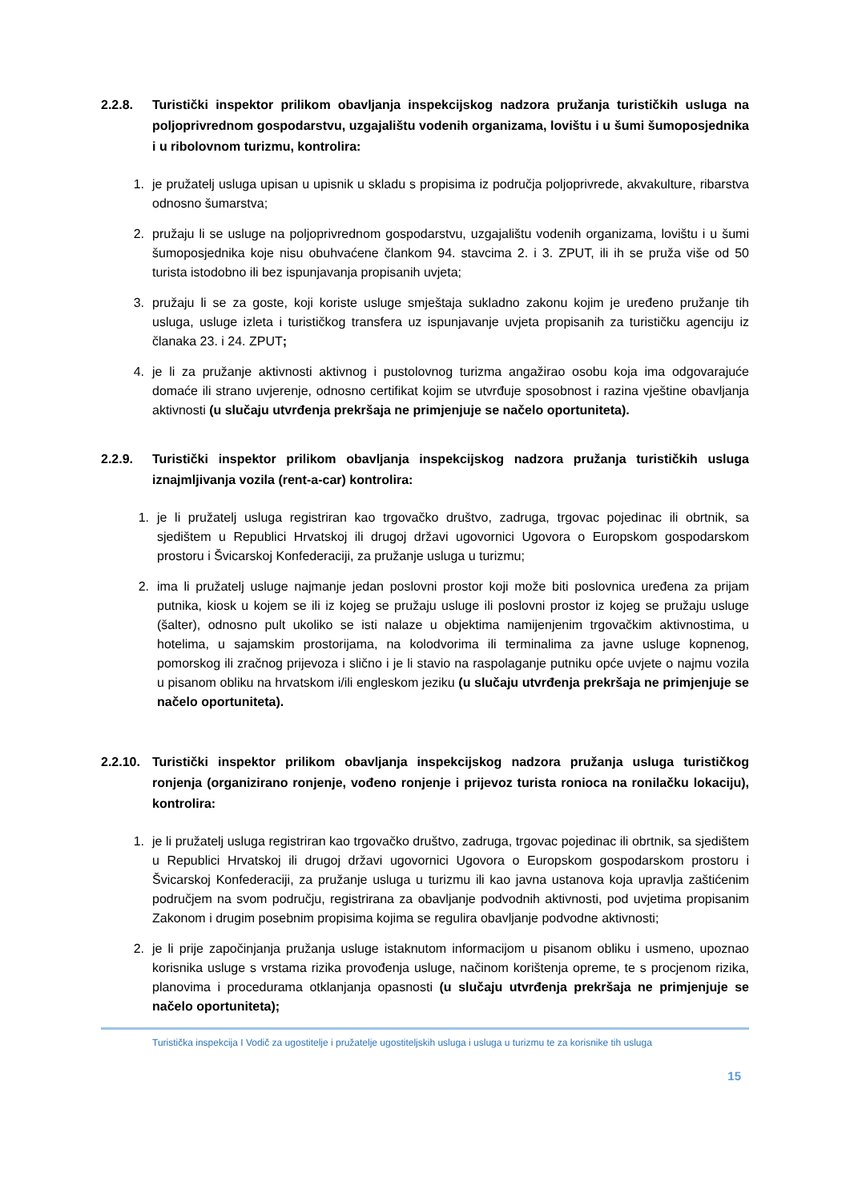2.2.8. Turistički inspektor prilikom obavljanja inspekcijskog nadzora pružanja turističkih usluga na poljoprivrednom gospodarstvu, uzgajalištu vodenih organizama, lovištu i u šumi šumoposjednika i u ribolovnom turizmu, kontrolira:
1. je pružatelj usluga upisan u upisnik u skladu s propisima iz područja poljoprivrede, akvakulture, ribarstva odnosno šumarstva;
2. pružaju li se usluge na poljoprivrednom gospodarstvu, uzgajalištu vodenih organizama, lovištu i u šumi šumoposjednika koje nisu obuhvaćene člankom 94. stavcima 2. i 3. ZPUT, ili ih se pruža više od 50 turista istodobno ili bez ispunjavanja propisanih uvjeta;
3. pružaju li se za goste, koji koriste usluge smještaja sukladno zakonu kojim je uređeno pružanje tih usluga, usluge izleta i turističkog transfera uz ispunjavanje uvjeta propisanih za turističku agenciju iz članaka 23. i 24. ZPUT;
4. je li za pružanje aktivnosti aktivnog i pustolovnog turizma angažirao osobu koja ima odgovarajuće domaće ili strano uvjerenje, odnosno certifikat kojim se utvrđuje sposobnost i razina vještine obavljanja aktivnosti (u slučaju utvrđenja prekršaja ne primjenjuje se načelo oportuniteta).
2.2.9. Turistički inspektor prilikom obavljanja inspekcijskog nadzora pružanja turističkih usluga iznajmljivanja vozila (rent-a-car) kontrolira:
1. je li pružatelj usluga registriran kao trgovačko društvo, zadruga, trgovac pojedinac ili obrtnik, sa sjedištem u Republici Hrvatskoj ili drugoj državi ugovornici Ugovora o Europskom gospodarskom prostoru i Švicarskoj Konfederaciji, za pružanje usluga u turizmu;
2. ima li pružatelj usluge najmanje jedan poslovni prostor koji može biti poslovnica uređena za prijam putnika, kiosk u kojem se ili iz kojeg se pružaju usluge ili poslovni prostor iz kojeg se pružaju usluge (šalter), odnosno pult ukoliko se isti nalaze u objektima namijenjenim trgovačkim aktivnostima, u hotelima, u sajamskim prostorijama, na kolodvorima ili terminalima za javne usluge kopnenog, pomorskog ili zračnog prijevoza i slično i je li stavio na raspolaganje putniku opće uvjete o najmu vozila u pisanom obliku na hrvatskom i/ili engleskom jeziku (u slučaju utvrđenja prekršaja ne primjenjuje se načelo oportuniteta).
2.2.10. Turistički inspektor prilikom obavljanja inspekcijskog nadzora pružanja usluga turističkog ronjenja (organizirano ronjenje, vođeno ronjenje i prijevoz turista ronioca na ronilačku lokaciju), kontrolira:
1. je li pružatelj usluga registriran kao trgovačko društvo, zadruga, trgovac pojedinac ili obrtnik, sa sjedištem u Republici Hrvatskoj ili drugoj državi ugovornici Ugovora o Europskom gospodarskom prostoru i Švicarskoj Konfederaciji, za pružanje usluga u turizmu ili kao javna ustanova koja upravlja zaštićenim područjem na svom području, registrirana za obavljanje podvodnih aktivnosti, pod uvjetima propisanim Zakonom i drugim posebnim propisima kojima se regulira obavljanje podvodne aktivnosti;
2. je li prije započinjanja pružanja usluge istaknutom informacijom u pisanom obliku i usmeno, upoznao korisnika usluge s vrstama rizika provođenja usluge, načinom korištenja opreme, te s procjenom rizika, planovima i procedurama otklanjanja opasnosti (u slučaju utvrđenja prekršaja ne primjenjuje se načelo oportuniteta);
Turistička inspekcija I Vodič za ugostitelje i pružatelje ugostiteljskih usluga i usluga u turizmu te za korisnike tih usluga
15